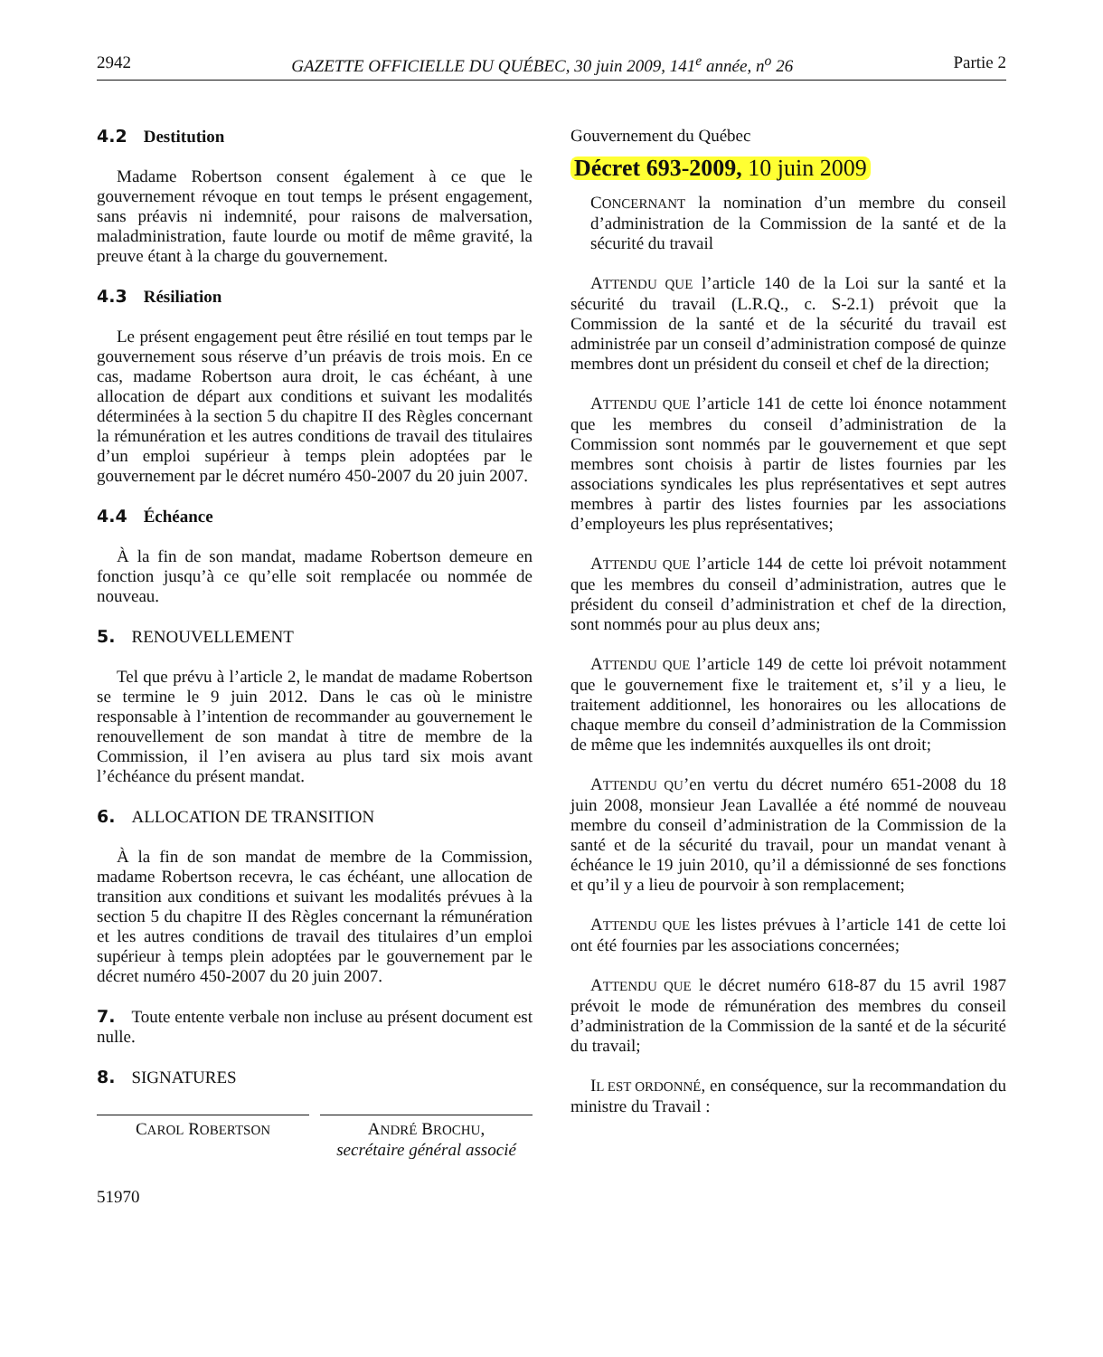2942 GAZETTE OFFICIELLE DU QUÉBEC, 30 juin 2009, 141<sup>e</sup> année, n<sup>o</sup> 26 Partie 2
4.2 Destitution
Madame Robertson consent également à ce que le gouvernement révoque en tout temps le présent engagement, sans préavis ni indemnité, pour raisons de malversation, maladministration, faute lourde ou motif de même gravité, la preuve étant à la charge du gouvernement.
4.3 Résiliation
Le présent engagement peut être résilié en tout temps par le gouvernement sous réserve d’un préavis de trois mois. En ce cas, madame Robertson aura droit, le cas échéant, à une allocation de départ aux conditions et suivant les modalités déterminées à la section 5 du chapitre II des Règles concernant la rémunération et les autres conditions de travail des titulaires d’un emploi supérieur à temps plein adoptées par le gouvernement par le décret numéro 450-2007 du 20 juin 2007.
4.4 Échéance
À la fin de son mandat, madame Robertson demeure en fonction jusqu’à ce qu’elle soit remplacée ou nommée de nouveau.
5. RENOUVELLEMENT
Tel que prévu à l’article 2, le mandat de madame Robertson se termine le 9 juin 2012. Dans le cas où le ministre responsable à l’intention de recommander au gouvernement le renouvellement de son mandat à titre de membre de la Commission, il l’en avisera au plus tard six mois avant l’échéance du présent mandat.
6. ALLOCATION DE TRANSITION
À la fin de son mandat de membre de la Commission, madame Robertson recevra, le cas échéant, une allocation de transition aux conditions et suivant les modalités prévues à la section 5 du chapitre II des Règles concernant la rémunération et les autres conditions de travail des titulaires d’un emploi supérieur à temps plein adoptées par le gouvernement par le décret numéro 450-2007 du 20 juin 2007.
7. Toute entente verbale non incluse au présent document est nulle.
8. SIGNATURES
CAROL ROBERTSON
ANDRÉ BROCHU,
secrétaire général associé
51970
Gouvernement du Québec
Décret 693-2009, 10 juin 2009
CONCERNANT la nomination d’un membre du conseil d’administration de la Commission de la santé et de la sécurité du travail
ATTENDU QUE l’article 140 de la Loi sur la santé et la sécurité du travail (L.R.Q., c. S-2.1) prévoit que la Commission de la santé et de la sécurité du travail est administrée par un conseil d’administration composé de quinze membres dont un président du conseil et chef de la direction;
ATTENDU QUE l’article 141 de cette loi énonce notamment que les membres du conseil d’administration de la Commission sont nommés par le gouvernement et que sept membres sont choisis à partir de listes fournies par les associations syndicales les plus représentatives et sept autres membres à partir des listes fournies par les associations d’employeurs les plus représentatives;
ATTENDU QUE l’article 144 de cette loi prévoit notamment que les membres du conseil d’administration, autres que le président du conseil d’administration et chef de la direction, sont nommés pour au plus deux ans;
ATTENDU QUE l’article 149 de cette loi prévoit notamment que le gouvernement fixe le traitement et, s’il y a lieu, le traitement additionnel, les honoraires ou les allocations de chaque membre du conseil d’administration de la Commission de même que les indemnités auxquelles ils ont droit;
ATTENDU QU’en vertu du décret numéro 651-2008 du 18 juin 2008, monsieur Jean Lavallée a été nommé de nouveau membre du conseil d’administration de la Commission de la santé et de la sécurité du travail, pour un mandat venant à échéance le 19 juin 2010, qu’il a démissionné de ses fonctions et qu’il y a lieu de pourvoir à son remplacement;
ATTENDU QUE les listes prévues à l’article 141 de cette loi ont été fournies par les associations concernées;
ATTENDU QUE le décret numéro 618-87 du 15 avril 1987 prévoit le mode de rémunération des membres du conseil d’administration de la Commission de la santé et de la sécurité du travail;
IL EST ORDONNÉ, en conséquence, sur la recommandation du ministre du Travail :